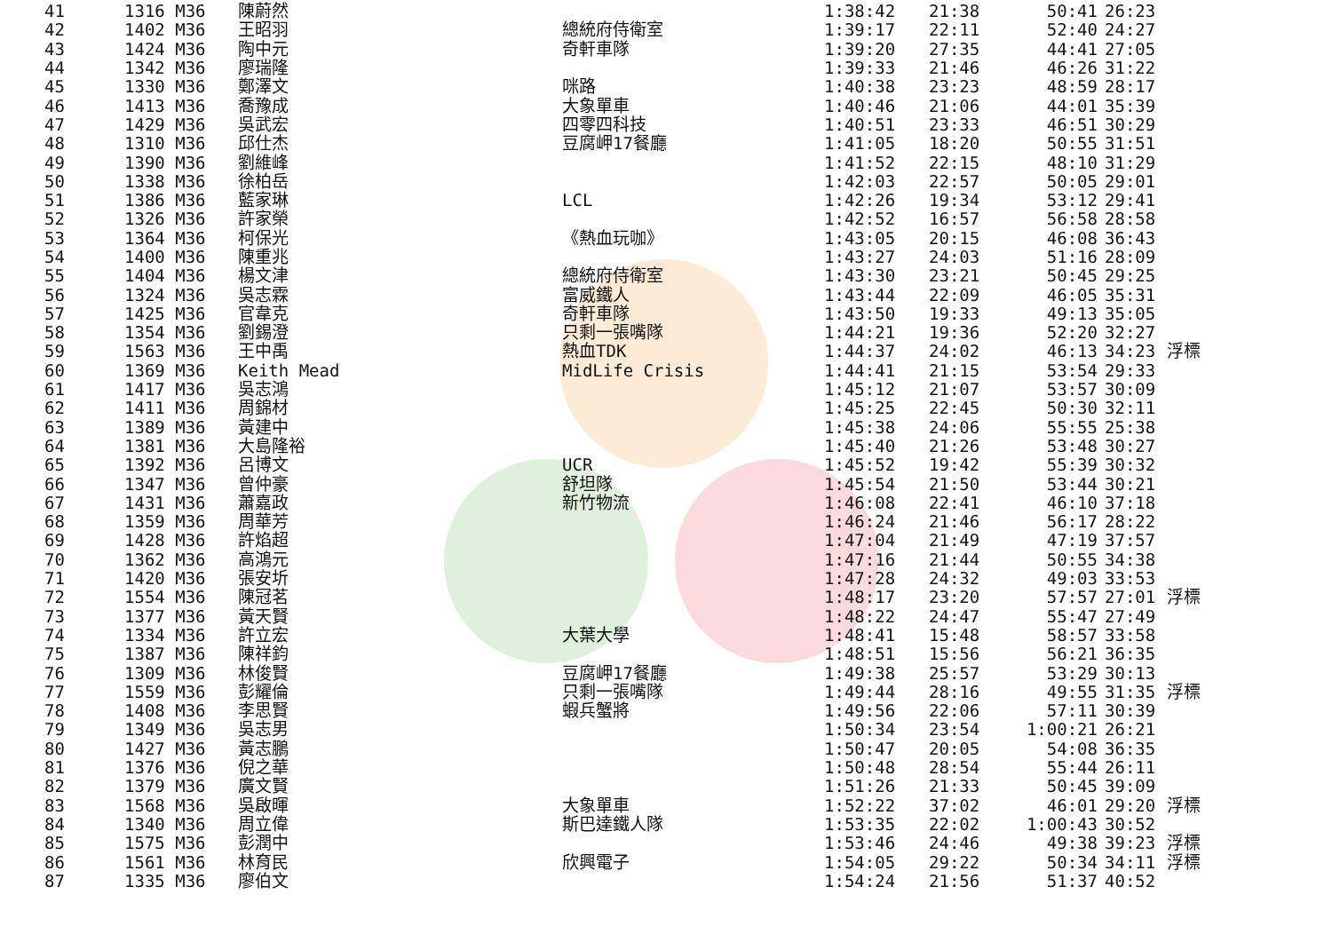| 41 | 1316 M36 | 陳蔚然 | | 1:38:42 | 21:38 | 50:41 | 26:23 | |
| 42 | 1402 M36 | 王昭羽 | 總統府侍衛室 | 1:39:17 | 22:11 | 52:40 | 24:27 | |
| 43 | 1424 M36 | 陶中元 | 奇軒車隊 | 1:39:20 | 27:35 | 44:41 | 27:05 | |
| 44 | 1342 M36 | 廖瑞隆 | | 1:39:33 | 21:46 | 46:26 | 31:22 | |
| 45 | 1330 M36 | 鄭澤文 | 咪路 | 1:40:38 | 23:23 | 48:59 | 28:17 | |
| 46 | 1413 M36 | 喬豫成 | 大象單車 | 1:40:46 | 21:06 | 44:01 | 35:39 | |
| 47 | 1429 M36 | 吳武宏 | 四零四科技 | 1:40:51 | 23:33 | 46:51 | 30:29 | |
| 48 | 1310 M36 | 邱仕杰 | 豆腐岬17餐廳 | 1:41:05 | 18:20 | 50:55 | 31:51 | |
| 49 | 1390 M36 | 劉維峰 | | 1:41:52 | 22:15 | 48:10 | 31:29 | |
| 50 | 1338 M36 | 徐柏岳 | | 1:42:03 | 22:57 | 50:05 | 29:01 | |
| 51 | 1386 M36 | 藍家琳 | LCL | 1:42:26 | 19:34 | 53:12 | 29:41 | |
| 52 | 1326 M36 | 許家榮 | | 1:42:52 | 16:57 | 56:58 | 28:58 | |
| 53 | 1364 M36 | 柯保光 | 《熱血玩咖》 | 1:43:05 | 20:15 | 46:08 | 36:43 | |
| 54 | 1400 M36 | 陳重兆 | | 1:43:27 | 24:03 | 51:16 | 28:09 | |
| 55 | 1404 M36 | 楊文津 | 總統府侍衛室 | 1:43:30 | 23:21 | 50:45 | 29:25 | |
| 56 | 1324 M36 | 吳志霖 | 富威鐵人 | 1:43:44 | 22:09 | 46:05 | 35:31 | |
| 57 | 1425 M36 | 官韋克 | 奇軒車隊 | 1:43:50 | 19:33 | 49:13 | 35:05 | |
| 58 | 1354 M36 | 劉錫澄 | 只剩一張嘴隊 | 1:44:21 | 19:36 | 52:20 | 32:27 | |
| 59 | 1563 M36 | 王中禹 | 熱血TDK | 1:44:37 | 24:02 | 46:13 | 34:23 | 浮標 |
| 60 | 1369 M36 | Keith Mead | MidLife Crisis | 1:44:41 | 21:15 | 53:54 | 29:33 | |
| 61 | 1417 M36 | 吳志鴻 | | 1:45:12 | 21:07 | 53:57 | 30:09 | |
| 62 | 1411 M36 | 周錦材 | | 1:45:25 | 22:45 | 50:30 | 32:11 | |
| 63 | 1389 M36 | 黃建中 | | 1:45:38 | 24:06 | 55:55 | 25:38 | |
| 64 | 1381 M36 | 大島隆裕 | | 1:45:40 | 21:26 | 53:48 | 30:27 | |
| 65 | 1392 M36 | 呂博文 | UCR | 1:45:52 | 19:42 | 55:39 | 30:32 | |
| 66 | 1347 M36 | 曾仲豪 | 舒坦隊 | 1:45:54 | 21:50 | 53:44 | 30:21 | |
| 67 | 1431 M36 | 蕭嘉政 | 新竹物流 | 1:46:08 | 22:41 | 46:10 | 37:18 | |
| 68 | 1359 M36 | 周華芳 | | 1:46:24 | 21:46 | 56:17 | 28:22 | |
| 69 | 1428 M36 | 許焰超 | | 1:47:04 | 21:49 | 47:19 | 37:57 | |
| 70 | 1362 M36 | 高鴻元 | | 1:47:16 | 21:44 | 50:55 | 34:38 | |
| 71 | 1420 M36 | 張安圻 | | 1:47:28 | 24:32 | 49:03 | 33:53 | |
| 72 | 1554 M36 | 陳冠茗 | | 1:48:17 | 23:20 | 57:57 | 27:01 | 浮標 |
| 73 | 1377 M36 | 黃天賢 | | 1:48:22 | 24:47 | 55:47 | 27:49 | |
| 74 | 1334 M36 | 許立宏 | 大葉大學 | 1:48:41 | 15:48 | 58:57 | 33:58 | |
| 75 | 1387 M36 | 陳祥鈞 | | 1:48:51 | 15:56 | 56:21 | 36:35 | |
| 76 | 1309 M36 | 林俊賢 | 豆腐岬17餐廳 | 1:49:38 | 25:57 | 53:29 | 30:13 | |
| 77 | 1559 M36 | 彭耀倫 | 只剩一張嘴隊 | 1:49:44 | 28:16 | 49:55 | 31:35 | 浮標 |
| 78 | 1408 M36 | 李思賢 | 蝦兵蟹將 | 1:49:56 | 22:06 | 57:11 | 30:39 | |
| 79 | 1349 M36 | 吳志男 | | 1:50:34 | 23:54 | 1:00:21 | 26:21 | |
| 80 | 1427 M36 | 黃志鵬 | | 1:50:47 | 20:05 | 54:08 | 36:35 | |
| 81 | 1376 M36 | 倪之華 | | 1:50:48 | 28:54 | 55:44 | 26:11 | |
| 82 | 1379 M36 | 廣文賢 | | 1:51:26 | 21:33 | 50:45 | 39:09 | |
| 83 | 1568 M36 | 吳啟暉 | 大象單車 | 1:52:22 | 37:02 | 46:01 | 29:20 | 浮標 |
| 84 | 1340 M36 | 周立偉 | 斯巴達鐵人隊 | 1:53:35 | 22:02 | 1:00:43 | 30:52 | |
| 85 | 1575 M36 | 彭潤中 | | 1:53:46 | 24:46 | 49:38 | 39:23 | 浮標 |
| 86 | 1561 M36 | 林育民 | 欣興電子 | 1:54:05 | 29:22 | 50:34 | 34:11 | 浮標 |
| 87 | 1335 M36 | 廖伯文 | | 1:54:24 | 21:56 | 51:37 | 40:52 | |